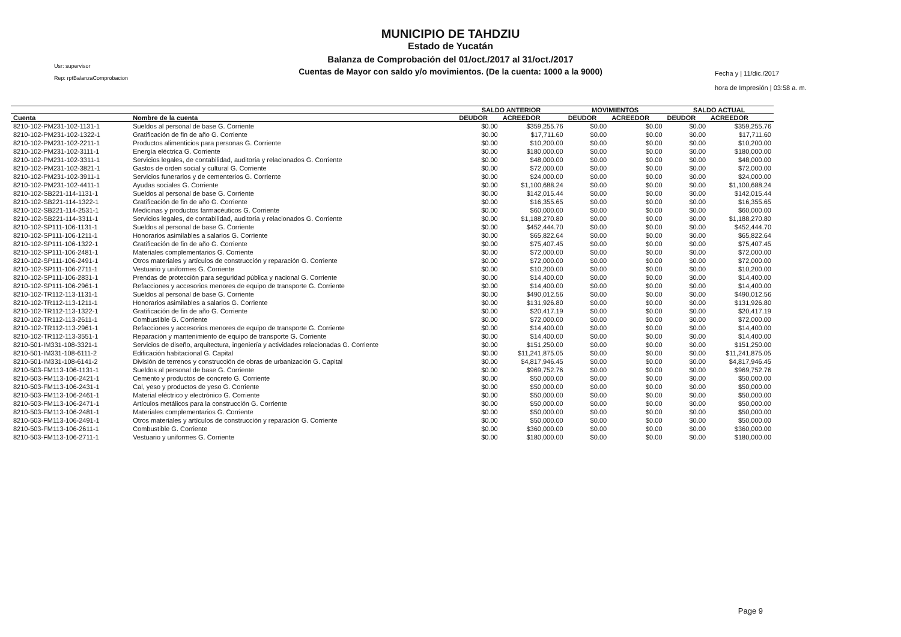Usr: supervisor
Rep: rptBalanzaComprobacion
MUNICIPIO DE TAHDZIU
Estado de Yucatán
Balanza de Comprobación del 01/oct./2017 al 31/oct./2017
Cuentas de Mayor con saldo y/o movimientos. (De la cuenta: 1000 a la 9000)
Fecha y | 11/dic./2017
hora de Impresión | 03:58 a. m.
| | | SALDO ANTERIOR | | MOVIMIENTOS | | SALDO ACTUAL | |
| --- | --- | --- | --- | --- | --- | --- | --- |
| Cuenta | Nombre de la cuenta | DEUDOR | ACREEDOR | DEUDOR | ACREEDOR | DEUDOR | ACREEDOR |
| 8210-102-PM231-102-1131-1 | Sueldos al personal de base G. Corriente | $0.00 | $359,255.76 | $0.00 | $0.00 | $0.00 | $359,255.76 |
| 8210-102-PM231-102-1322-1 | Gratificación de fin de año G. Corriente | $0.00 | $17,711.60 | $0.00 | $0.00 | $0.00 | $17,711.60 |
| 8210-102-PM231-102-2211-1 | Productos alimenticios para personas G. Corriente | $0.00 | $10,200.00 | $0.00 | $0.00 | $0.00 | $10,200.00 |
| 8210-102-PM231-102-3111-1 | Energía eléctrica G. Corriente | $0.00 | $180,000.00 | $0.00 | $0.00 | $0.00 | $180,000.00 |
| 8210-102-PM231-102-3311-1 | Servicios legales, de contabilidad, auditoría y relacionados G. Corriente | $0.00 | $48,000.00 | $0.00 | $0.00 | $0.00 | $48,000.00 |
| 8210-102-PM231-102-3821-1 | Gastos de orden social y cultural G. Corriente | $0.00 | $72,000.00 | $0.00 | $0.00 | $0.00 | $72,000.00 |
| 8210-102-PM231-102-3911-1 | Servicios funerarios y de cementerios G. Corriente | $0.00 | $24,000.00 | $0.00 | $0.00 | $0.00 | $24,000.00 |
| 8210-102-PM231-102-4411-1 | Ayudas sociales G. Corriente | $0.00 | $1,100,688.24 | $0.00 | $0.00 | $0.00 | $1,100,688.24 |
| 8210-102-SB221-114-1131-1 | Sueldos al personal de base G. Corriente | $0.00 | $142,015.44 | $0.00 | $0.00 | $0.00 | $142,015.44 |
| 8210-102-SB221-114-1322-1 | Gratificación de fin de año G. Corriente | $0.00 | $16,355.65 | $0.00 | $0.00 | $0.00 | $16,355.65 |
| 8210-102-SB221-114-2531-1 | Medicinas y productos farmacéuticos G. Corriente | $0.00 | $60,000.00 | $0.00 | $0.00 | $0.00 | $60,000.00 |
| 8210-102-SB221-114-3311-1 | Servicios legales, de contabilidad, auditoría y relacionados G. Corriente | $0.00 | $1,188,270.80 | $0.00 | $0.00 | $0.00 | $1,188,270.80 |
| 8210-102-SP111-106-1131-1 | Sueldos al personal de base G. Corriente | $0.00 | $452,444.70 | $0.00 | $0.00 | $0.00 | $452,444.70 |
| 8210-102-SP111-106-1211-1 | Honorarios asimilables a salarios G. Corriente | $0.00 | $65,822.64 | $0.00 | $0.00 | $0.00 | $65,822.64 |
| 8210-102-SP111-106-1322-1 | Gratificación de fin de año G. Corriente | $0.00 | $75,407.45 | $0.00 | $0.00 | $0.00 | $75,407.45 |
| 8210-102-SP111-106-2481-1 | Materiales complementarios G. Corriente | $0.00 | $72,000.00 | $0.00 | $0.00 | $0.00 | $72,000.00 |
| 8210-102-SP111-106-2491-1 | Otros materiales y artículos de construcción y reparación G. Corriente | $0.00 | $72,000.00 | $0.00 | $0.00 | $0.00 | $72,000.00 |
| 8210-102-SP111-106-2711-1 | Vestuario y uniformes G. Corriente | $0.00 | $10,200.00 | $0.00 | $0.00 | $0.00 | $10,200.00 |
| 8210-102-SP111-106-2831-1 | Prendas de protección para seguridad pública y nacional G. Corriente | $0.00 | $14,400.00 | $0.00 | $0.00 | $0.00 | $14,400.00 |
| 8210-102-SP111-106-2961-1 | Refacciones y accesorios menores de equipo de transporte G. Corriente | $0.00 | $14,400.00 | $0.00 | $0.00 | $0.00 | $14,400.00 |
| 8210-102-TR112-113-1131-1 | Sueldos al personal de base G. Corriente | $0.00 | $490,012.56 | $0.00 | $0.00 | $0.00 | $490,012.56 |
| 8210-102-TR112-113-1211-1 | Honorarios asimilables a salarios G. Corriente | $0.00 | $131,926.80 | $0.00 | $0.00 | $0.00 | $131,926.80 |
| 8210-102-TR112-113-1322-1 | Gratificación de fin de año G. Corriente | $0.00 | $20,417.19 | $0.00 | $0.00 | $0.00 | $20,417.19 |
| 8210-102-TR112-113-2611-1 | Combustible G. Corriente | $0.00 | $72,000.00 | $0.00 | $0.00 | $0.00 | $72,000.00 |
| 8210-102-TR112-113-2961-1 | Refacciones y accesorios menores de equipo de transporte G. Corriente | $0.00 | $14,400.00 | $0.00 | $0.00 | $0.00 | $14,400.00 |
| 8210-102-TR112-113-3551-1 | Reparación y mantenimiento de equipo de transporte G. Corriente | $0.00 | $14,400.00 | $0.00 | $0.00 | $0.00 | $14,400.00 |
| 8210-501-IM331-108-3321-1 | Servicios de diseño, arquitectura, ingeniería y actividades relacionadas G. Corriente | $0.00 | $151,250.00 | $0.00 | $0.00 | $0.00 | $151,250.00 |
| 8210-501-IM331-108-6111-2 | Edificación habitacional G. Capital | $0.00 | $11,241,875.05 | $0.00 | $0.00 | $0.00 | $11,241,875.05 |
| 8210-501-IM331-108-6141-2 | División de terrenos y construcción de obras de urbanización G. Capital | $0.00 | $4,817,946.45 | $0.00 | $0.00 | $0.00 | $4,817,946.45 |
| 8210-503-FM113-106-1131-1 | Sueldos al personal de base G. Corriente | $0.00 | $969,752.76 | $0.00 | $0.00 | $0.00 | $969,752.76 |
| 8210-503-FM113-106-2421-1 | Cemento y productos de concreto G. Corriente | $0.00 | $50,000.00 | $0.00 | $0.00 | $0.00 | $50,000.00 |
| 8210-503-FM113-106-2431-1 | Cal, yeso y productos de yeso G. Corriente | $0.00 | $50,000.00 | $0.00 | $0.00 | $0.00 | $50,000.00 |
| 8210-503-FM113-106-2461-1 | Material eléctrico y electrónico G. Corriente | $0.00 | $50,000.00 | $0.00 | $0.00 | $0.00 | $50,000.00 |
| 8210-503-FM113-106-2471-1 | Artículos metálicos para la construcción G. Corriente | $0.00 | $50,000.00 | $0.00 | $0.00 | $0.00 | $50,000.00 |
| 8210-503-FM113-106-2481-1 | Materiales complementarios G. Corriente | $0.00 | $50,000.00 | $0.00 | $0.00 | $0.00 | $50,000.00 |
| 8210-503-FM113-106-2491-1 | Otros materiales y artículos de construcción y reparación G. Corriente | $0.00 | $50,000.00 | $0.00 | $0.00 | $0.00 | $50,000.00 |
| 8210-503-FM113-106-2611-1 | Combustible G. Corriente | $0.00 | $360,000.00 | $0.00 | $0.00 | $0.00 | $360,000.00 |
| 8210-503-FM113-106-2711-1 | Vestuario y uniformes G. Corriente | $0.00 | $180,000.00 | $0.00 | $0.00 | $0.00 | $180,000.00 |
Page 9